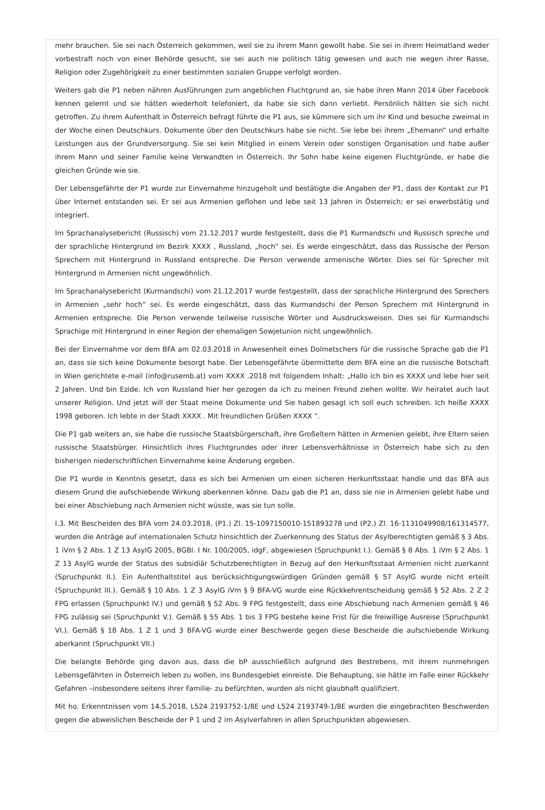mehr brauchen. Sie sei nach Österreich gekommen, weil sie zu ihrem Mann gewollt habe. Sie sei in ihrem Heimatland weder vorbestraft noch von einer Behörde gesucht, sie sei auch nie politisch tätig gewesen und auch nie wegen ihrer Rasse, Religion oder Zugehörigkeit zu einer bestimmten sozialen Gruppe verfolgt worden.
Weiters gab die P1 neben nähren Ausführungen zum angeblichen Fluchtgrund an, sie habe ihren Mann 2014 über Facebook kennen gelernt und sie hätten wiederholt telefoniert, da habe sie sich dann verliebt. Persönlich hätten sie sich nicht getroffen. Zu ihrem Aufenthalt in Österreich befragt führte die P1 aus, sie kümmere sich um ihr Kind und besuche zweimal in der Woche einen Deutschkurs. Dokumente über den Deutschkurs habe sie nicht. Sie lebe bei ihrem „Ehemann“ und erhalte Leistungen aus der Grundversorgung. Sie sei kein Mitglied in einem Verein oder sonstigen Organisation und habe außer ihrem Mann und seiner Familie keine Verwandten in Österreich. Ihr Sohn habe keine eigenen Fluchtgründe, er habe die gleichen Gründe wie sie.
Der Lebensgefährte der P1 wurde zur Einvernahme hinzugeholt und bestätigte die Angaben der P1, dass der Kontakt zur P1 über Internet entstanden sei. Er sei aus Armenien geflohen und lebe seit 13 Jahren in Österreich; er sei erwerbstätig und integriert.
Im Sprachanalysebericht (Russisch) vom 21.12.2017 wurde festgestellt, dass die P1 Kurmandschi und Russisch spreche und der sprachliche Hintergrund im Bezirk XXXX , Russland, „hoch“ sei. Es werde eingeschätzt, dass das Russische der Person Sprechern mit Hintergrund in Russland entspreche. Die Person verwende armenische Wörter. Dies sei für Sprecher mit Hintergrund in Armenien nicht ungewöhnlich.
Im Sprachanalysebericht (Kurmandschi) vom 21.12.2017 wurde festgestellt, dass der sprachliche Hintergrund des Sprechers in Armenien „sehr hoch“ sei. Es werde eingeschätzt, dass das Kurmandschi der Person Sprechern mit Hintergrund in Armenien entspreche. Die Person verwende teilweise russische Wörter und Ausdrucksweisen. Dies sei für Kurmandschi Sprachige mit Hintergrund in einer Region der ehemaligen Sowjetunion nicht ungewöhnlich.
Bei der Einvernahme vor dem BFA am 02.03.2018 in Anwesenheit eines Dolmetschers für die russische Sprache gab die P1 an, dass sie sich keine Dokumente besorgt habe. Der Lebensgefährte übermittelte dem BFA eine an die russische Botschaft in Wien gerichtete e-mail (info@rusemb.at) vom XXXX .2018 mit folgendem Inhalt: „Hallo ich bin es XXXX und lebe hier seit 2 Jahren. Und bin Ezide. Ich von Russland hier her gezogen da ich zu meinen Freund ziehen wollte. Wir heiratet auch laut unserer Religion. Und jetzt will der Staat meine Dokumente und Sie haben gesagt ich soll euch schreiben. Ich heiße XXXX 1998 geboren. Ich lebte in der Stadt XXXX . Mit freundlichen Grüßen XXXX “.
Die P1 gab weiters an, sie habe die russische Staatsbürgerschaft, ihre Großeltern hätten in Armenien gelebt, ihre Eltern seien russische Staatsbürger. Hinsichtlich ihres Fluchtgrundes oder ihrer Lebensverhältnisse in Österreich habe sich zu den bisherigen niederschriftlichen Einvernahme keine Änderung ergeben.
Die P1 wurde in Kenntnis gesetzt, dass es sich bei Armenien um einen sicheren Herkunftsstaat handle und das BFA aus diesem Grund die aufschiebende Wirkung aberkennen könne. Dazu gab die P1 an, dass sie nie in Armenien gelebt habe und bei einer Abschiebung nach Armenien nicht wüsste, was sie tun solle.
I.3. Mit Bescheiden des BFA vom 24.03.2018, (P1.) Zl. 15-1097150010-151893278 und (P2.) Zl. 16-1131049908/161314577, wurden die Anträge auf internationalen Schutz hinsichtlich der Zuerkennung des Status der Asylberechtigten gemäß § 3 Abs. 1 iVm § 2 Abs. 1 Z 13 AsylG 2005, BGBl. I Nr. 100/2005, idgF, abgewiesen (Spruchpunkt I.). Gemäß § 8 Abs. 1 iVm § 2 Abs. 1 Z 13 AsylG wurde der Status des subsidiär Schutzberechtigten in Bezug auf den Herkunftsstaat Armenien nicht zuerkannt (Spruchpunkt II.). Ein Aufenthaltstitel aus berücksichtigungswürdigen Gründen gemäß § 57 AsylG wurde nicht erteilt (Spruchpunkt III.). Gemäß § 10 Abs. 1 Z 3 AsylG iVm § 9 BFA-VG wurde eine Rückkehrentscheidung gemäß § 52 Abs. 2 Z 2 FPG erlassen (Spruchpunkt IV.) und gemäß § 52 Abs. 9 FPG festgestellt, dass eine Abschiebung nach Armenien gemäß § 46 FPG zulässig sei (Spruchpunkt V.). Gemäß § 55 Abs. 1 bis 3 FPG bestehe keine Frist für die freiwillige Ausreise (Spruchpunkt VI.). Gemäß § 18 Abs. 1 Z 1 und 3 BFA-VG wurde einer Beschwerde gegen diese Bescheide die aufschiebende Wirkung aberkannt (Spruchpunkt VII.)
Die belangte Behörde ging davon aus, dass die bP ausschließlich aufgrund des Bestrebens, mit ihrem nunmehrigen Lebensgefährten in Österreich leben zu wollen, ins Bundesgebiet einreiste. Die Behauptung, sie hätte im Falle einer Rückkehr Gefahren –insbesondere seitens ihrer Familie- zu befürchten, wurden als nicht glaubhaft qualifiziert.
Mit ho. Erkenntnissen vom 14.5.2018, L524 2193752-1/8E und L524 2193749-1/8E wurden die eingebrachten Beschwerden gegen die abweislichen Bescheide der P 1 und 2 im Asylverfahren in allen Spruchpunkten abgewiesen.